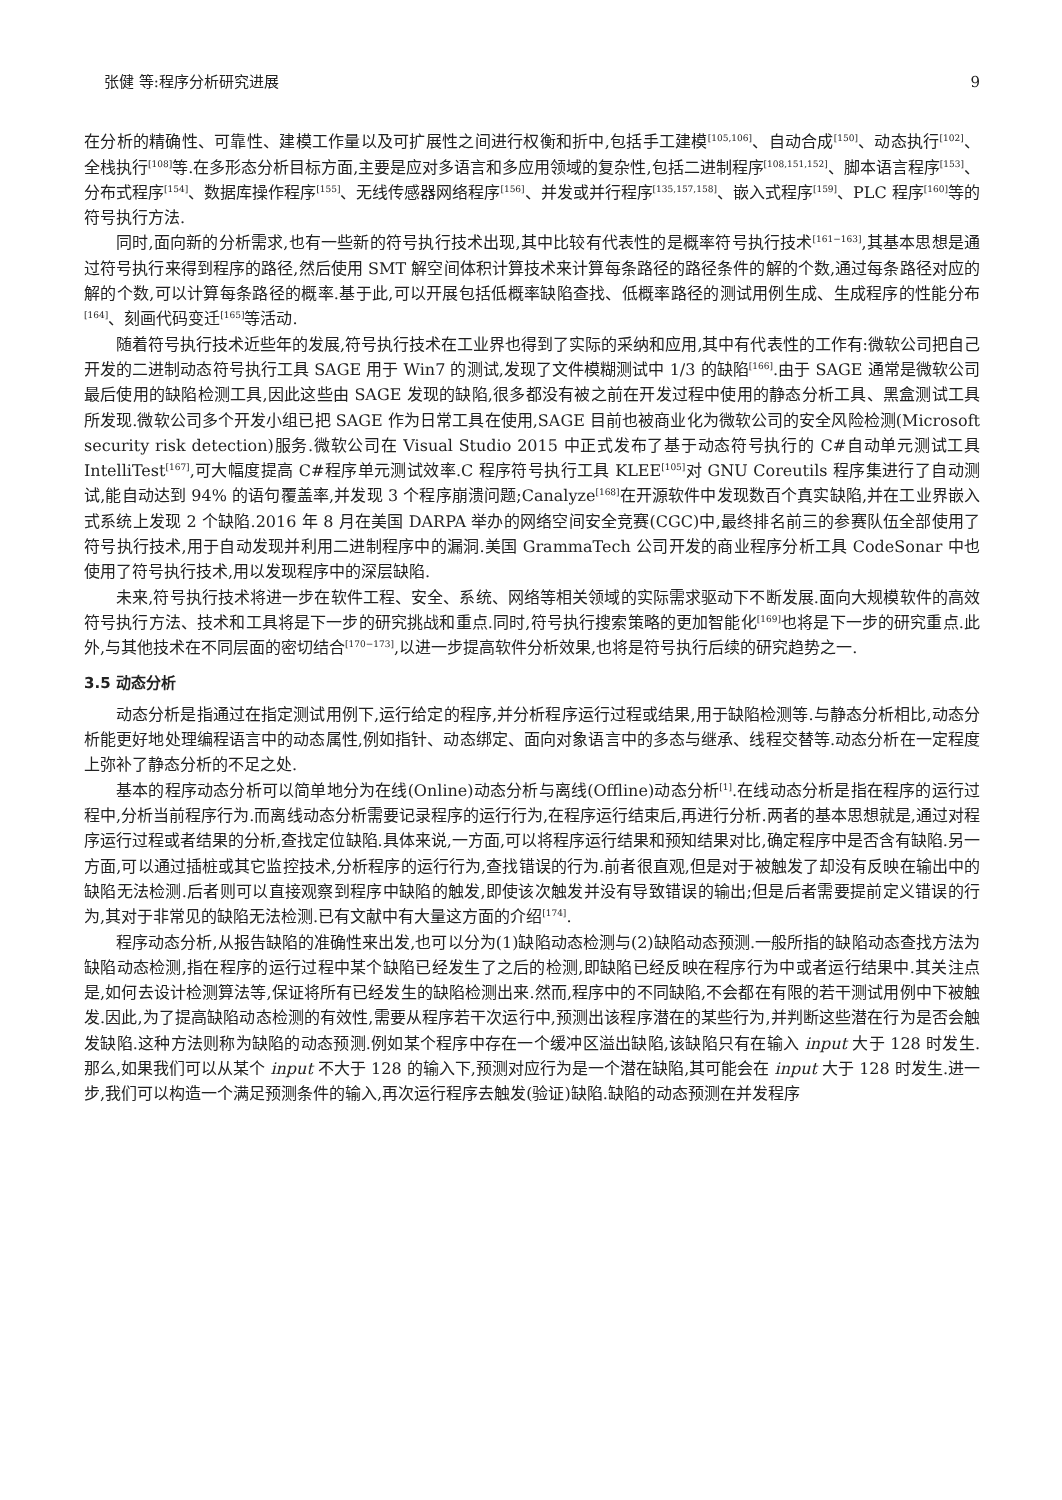张健 等:程序分析研究进展 9
在分析的精确性、可靠性、建模工作量以及可扩展性之间进行权衡和折中,包括手工建模<sup>[105,106]</sup>、自动合成<sup>[150]</sup>、动态执行<sup>[102]</sup>、全栈执行<sup>[108]</sup>等.在多形态分析目标方面,主要是应对多语言和多应用领域的复杂性,包括二进制程序<sup>[108,151,152]</sup>、脚本语言程序<sup>[153]</sup>、分布式程序<sup>[154]</sup>、数据库操作程序<sup>[155]</sup>、无线传感器网络程序<sup>[156]</sup>、并发或并行程序<sup>[135,157,158]</sup>、嵌入式程序<sup>[159]</sup>、PLC 程序<sup>[160]</sup>等的符号执行方法.
同时,面向新的分析需求,也有一些新的符号执行技术出现,其中比较有代表性的是概率符号执行技术<sup>[161−163]</sup>,其基本思想是通过符号执行来得到程序的路径,然后使用 SMT 解空间体积计算技术来计算每条路径的路径条件的解的个数,通过每条路径对应的解的个数,可以计算每条路径的概率.基于此,可以开展包括低概率缺陷查找、低概率路径的测试用例生成、生成程序的性能分布<sup>[164]</sup>、刻画代码变迁<sup>[165]</sup>等活动.
随着符号执行技术近些年的发展,符号执行技术在工业界也得到了实际的采纳和应用,其中有代表性的工作有:微软公司把自己开发的二进制动态符号执行工具 SAGE 用于 Win7 的测试,发现了文件模糊测试中 1/3 的缺陷<sup>[166]</sup>.由于 SAGE 通常是微软公司最后使用的缺陷检测工具,因此这些由 SAGE 发现的缺陷,很多都没有被之前在开发过程中使用的静态分析工具、黑盒测试工具所发现.微软公司多个开发小组已把 SAGE 作为日常工具在使用,SAGE 目前也被商业化为微软公司的安全风险检测(Microsoft security risk detection)服务.微软公司在 Visual Studio 2015 中正式发布了基于动态符号执行的 C#自动单元测试工具 IntelliTest<sup>[167]</sup>,可大幅度提高 C#程序单元测试效率.C 程序符号执行工具 KLEE<sup>[105]</sup>对 GNU Coreutils 程序集进行了自动测试,能自动达到 94% 的语句覆盖率,并发现 3 个程序崩溃问题;Canalyze<sup>[168]</sup>在开源软件中发现数百个真实缺陷,并在工业界嵌入式系统上发现 2 个缺陷.2016 年 8 月在美国 DARPA 举办的网络空间安全竞赛(CGC)中,最终排名前三的参赛队伍全部使用了符号执行技术,用于自动发现并利用二进制程序中的漏洞.美国 GrammaTech 公司开发的商业程序分析工具 CodeSonar 中也使用了符号执行技术,用以发现程序中的深层缺陷.
未来,符号执行技术将进一步在软件工程、安全、系统、网络等相关领域的实际需求驱动下不断发展.面向大规模软件的高效符号执行方法、技术和工具将是下一步的研究挑战和重点.同时,符号执行搜索策略的更加智能化<sup>[169]</sup>也将是下一步的研究重点.此外,与其他技术在不同层面的密切结合<sup>[170−173]</sup>,以进一步提高软件分析效果,也将是符号执行后续的研究趋势之一.
3.5 动态分析
动态分析是指通过在指定测试用例下,运行给定的程序,并分析程序运行过程或结果,用于缺陷检测等.与静态分析相比,动态分析能更好地处理编程语言中的动态属性,例如指针、动态绑定、面向对象语言中的多态与继承、线程交替等.动态分析在一定程度上弥补了静态分析的不足之处.
基本的程序动态分析可以简单地分为在线(Online)动态分析与离线(Offline)动态分析<sup>[1]</sup>.在线动态分析是指在程序的运行过程中,分析当前程序行为.而离线动态分析需要记录程序的运行行为,在程序运行结束后,再进行分析.两者的基本思想就是,通过对程序运行过程或者结果的分析,查找定位缺陷.具体来说,一方面,可以将程序运行结果和预知结果对比,确定程序中是否含有缺陷.另一方面,可以通过插桩或其它监控技术,分析程序的运行行为,查找错误的行为.前者很直观,但是对于被触发了却没有反映在输出中的缺陷无法检测.后者则可以直接观察到程序中缺陷的触发,即使该次触发并没有导致错误的输出;但是后者需要提前定义错误的行为,其对于非常见的缺陷无法检测.已有文献中有大量这方面的介绍<sup>[174]</sup>.
程序动态分析,从报告缺陷的准确性来出发,也可以分为(1)缺陷动态检测与(2)缺陷动态预测.一般所指的缺陷动态查找方法为缺陷动态检测,指在程序的运行过程中某个缺陷已经发生了之后的检测,即缺陷已经反映在程序行为中或者运行结果中.其关注点是,如何去设计检测算法等,保证将所有已经发生的缺陷检测出来.然而,程序中的不同缺陷,不会都在有限的若干测试用例中下被触发.因此,为了提高缺陷动态检测的有效性,需要从程序若干次运行中,预测出该程序潜在的某些行为,并判断这些潜在行为是否会触发缺陷.这种方法则称为缺陷的动态预测.例如某个程序中存在一个缓冲区溢出缺陷,该缺陷只有在输入 input 大于 128 时发生.那么,如果我们可以从某个 input 不大于 128 的输入下,预测对应行为是一个潜在缺陷,其可能会在 input 大于 128 时发生.进一步,我们可以构造一个满足预测条件的输入,再次运行程序去触发(验证)缺陷.缺陷的动态预测在并发程序